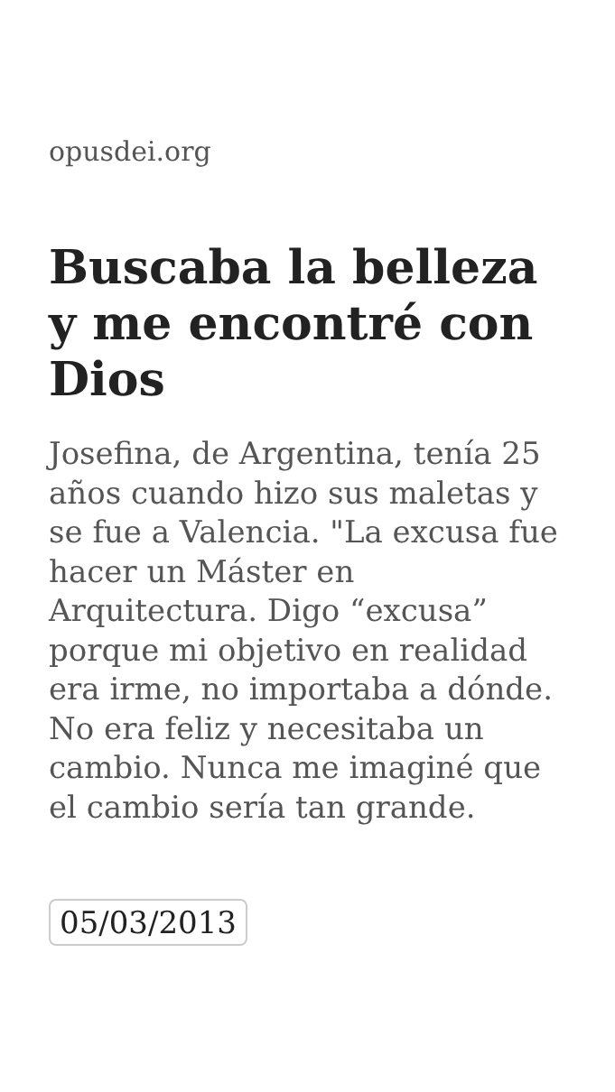opusdei.org
Buscaba la belleza y me encontré con Dios
Josefina, de Argentina, tenía 25 años cuando hizo sus maletas y se fue a Valencia. "La excusa fue hacer un Máster en Arquitectura. Digo “excusa” porque mi objetivo en realidad era irme, no importaba a dónde. No era feliz y necesitaba un cambio. Nunca me imaginé que el cambio sería tan grande.
05/03/2013